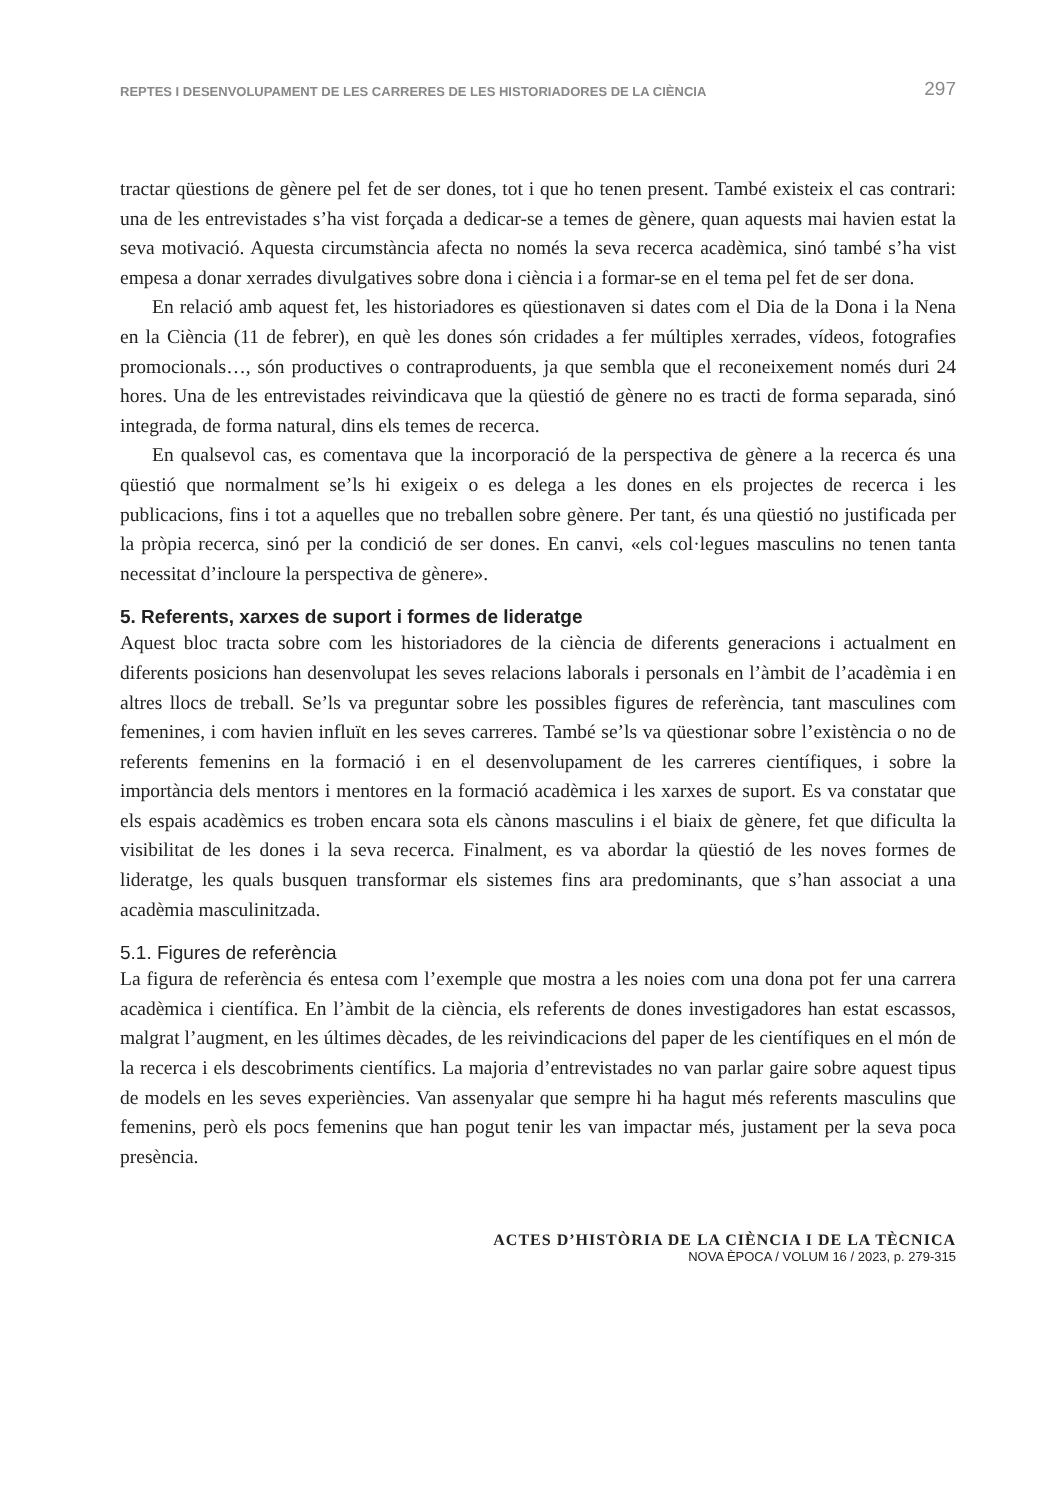REPTES I DESENVOLUPAMENT DE LES CARRERES DE LES HISTORIADORES DE LA CIÈNCIA 297
tractar qüestions de gènere pel fet de ser dones, tot i que ho tenen present. També existeix el cas contrari: una de les entrevistades s’ha vist forçada a dedicar-se a temes de gènere, quan aquests mai havien estat la seva motivació. Aquesta circumstància afecta no només la seva recerca acadèmica, sinó també s’ha vist empesa a donar xerrades divulgatives sobre dona i ciència i a formar-se en el tema pel fet de ser dona.
En relació amb aquest fet, les historiadores es qüestionaven si dates com el Dia de la Dona i la Nena en la Ciència (11 de febrer), en què les dones són cridades a fer múltiples xerrades, vídeos, fotografies promocionals…, són productives o contraproduents, ja que sembla que el reconeixement només duri 24 hores. Una de les entrevistades reivindicava que la qüestió de gènere no es tracti de forma separada, sinó integrada, de forma natural, dins els temes de recerca.
En qualsevol cas, es comentava que la incorporació de la perspectiva de gènere a la recerca és una qüestió que normalment se’ls hi exigeix o es delega a les dones en els projectes de recerca i les publicacions, fins i tot a aquelles que no treballen sobre gènere. Per tant, és una qüestió no justificada per la pròpia recerca, sinó per la condició de ser dones. En canvi, «els col·legues masculins no tenen tanta necessitat d’incloure la perspectiva de gènere».
5. Referents, xarxes de suport i formes de lideratge
Aquest bloc tracta sobre com les historiadores de la ciència de diferents generacions i actualment en diferents posicions han desenvolupat les seves relacions laborals i personals en l’àmbit de l’acadèmia i en altres llocs de treball. Se’ls va preguntar sobre les possibles figures de referència, tant masculines com femenines, i com havien influït en les seves carreres. També se’ls va qüestionar sobre l’existència o no de referents femenins en la formació i en el desenvolupament de les carreres científiques, i sobre la importància dels mentors i mentores en la formació acadèmica i les xarxes de suport. Es va constatar que els espais acadèmics es troben encara sota els cànons masculins i el biaix de gènere, fet que dificulta la visibilitat de les dones i la seva recerca. Finalment, es va abordar la qüestió de les noves formes de lideratge, les quals busquen transformar els sistemes fins ara predominants, que s’han associat a una acadèmia masculinitzada.
5.1. Figures de referència
La figura de referència és entesa com l’exemple que mostra a les noies com una dona pot fer una carrera acadèmica i científica. En l’àmbit de la ciència, els referents de dones investigadores han estat escassos, malgrat l’augment, en les últimes dècades, de les reivindicacions del paper de les científiques en el món de la recerca i els descobriments científics. La majoria d’entrevistades no van parlar gaire sobre aquest tipus de models en les seves experiències. Van assenyalar que sempre hi ha hagut més referents masculins que femenins, però els pocs femenins que han pogut tenir les van impactar més, justament per la seva poca presència.
ACTES D’HISTÒRIA DE LA CIÈNCIA I DE LA TÈCNICA
NOVA ÈPOCA / VOLUM 16 / 2023, p. 279-315